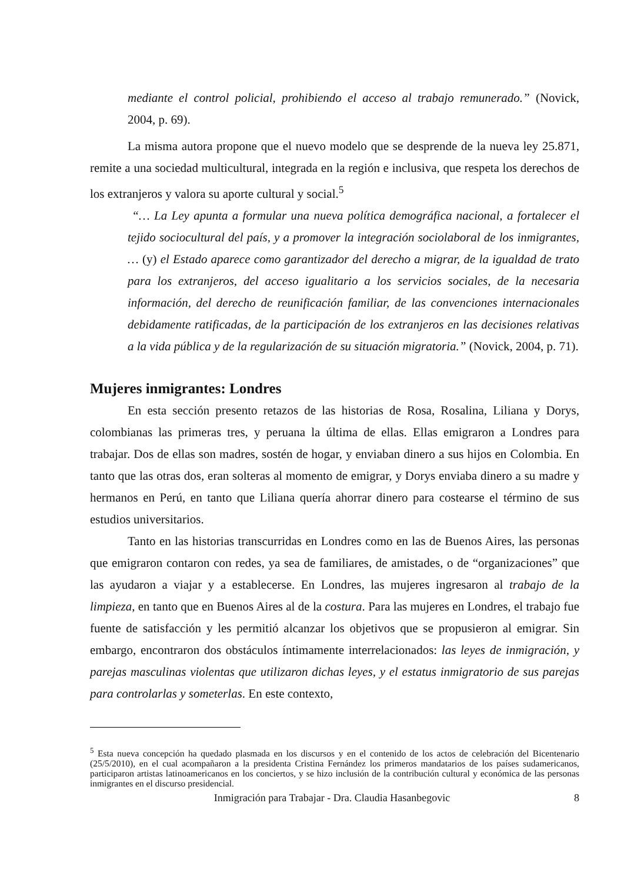mediante el control policial, prohibiendo el acceso al trabajo remunerado.” (Novick, 2004, p. 69).
La misma autora propone que el nuevo modelo que se desprende de la nueva ley 25.871, remite a una sociedad multicultural, integrada en la región e inclusiva, que respeta los derechos de los extranjeros y valora su aporte cultural y social.<sup>5</sup>
“… La Ley apunta a formular una nueva política demográfica nacional, a fortalecer el tejido sociocultural del país, y a promover la integración sociolaboral de los inmigrantes, … (y) el Estado aparece como garantizador del derecho a migrar, de la igualdad de trato para los extranjeros, del acceso igualitario a los servicios sociales, de la necesaria información, del derecho de reunificación familiar, de las convenciones internacionales debidamente ratificadas, de la participación de los extranjeros en las decisiones relativas a la vida pública y de la regularización de su situación migratoria.” (Novick, 2004, p. 71).
Mujeres inmigrantes: Londres
En esta sección presento retazos de las historias de Rosa, Rosalina, Liliana y Dorys, colombianas las primeras tres, y peruana la última de ellas. Ellas emigraron a Londres para trabajar. Dos de ellas son madres, sostén de hogar, y enviaban dinero a sus hijos en Colombia. En tanto que las otras dos, eran solteras al momento de emigrar, y Dorys enviaba dinero a su madre y hermanos en Perú, en tanto que Liliana quería ahorrar dinero para costearse el término de sus estudios universitarios.
Tanto en las historias transcurridas en Londres como en las de Buenos Aires, las personas que emigraron contaron con redes, ya sea de familiares, de amistades, o de “organizaciones” que las ayudaron a viajar y a establecerse. En Londres, las mujeres ingresaron al trabajo de la limpieza, en tanto que en Buenos Aires al de la costura. Para las mujeres en Londres, el trabajo fue fuente de satisfacción y les permitió alcanzar los objetivos que se propusieron al emigrar. Sin embargo, encontraron dos obstáculos íntimamente interrelacionados: las leyes de inmigración, y parejas masculinas violentas que utilizaron dichas leyes, y el estatus inmigratorio de sus parejas para controlarlas y someterlas. En este contexto,
<sup>5</sup> Esta nueva concepción ha quedado plasmada en los discursos y en el contenido de los actos de celebración del Bicentenario (25/5/2010), en el cual acompañaron a la presidenta Cristina Fernández los primeros mandatarios de los países sudamericanos, participaron artistas latinoamericanos en los conciertos, y se hizo inclusión de la contribución cultural y económica de las personas inmigrantes en el discurso presidencial.
Inmigración para Trabajar - Dra. Claudia Hasanbegovic 8